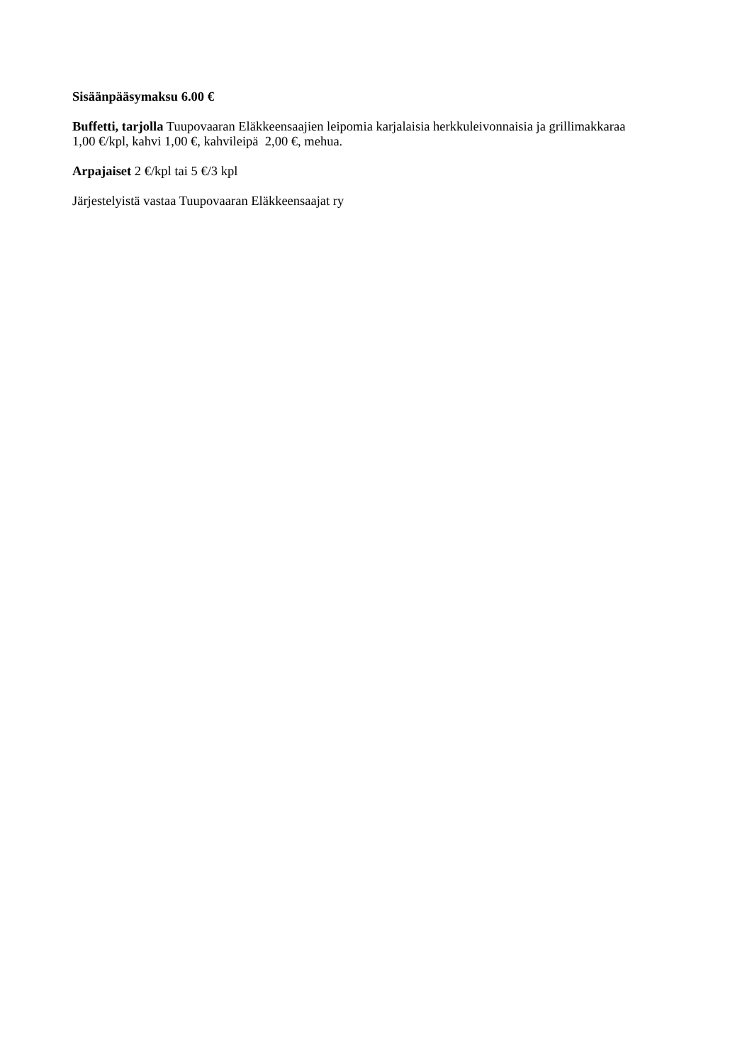Sisäänpääsymaksu 6.00 €
Buffetti, tarjolla Tuupovaaran Eläkkeensaajien leipomia karjalaisia herkkuleivonnaisia ja grillimakkaraa 1,00 €/kpl, kahvi 1,00 €, kahvileipä 2,00 €, mehua.
Arpajaiset 2 €/kpl tai 5 €/3 kpl
Järjestelyistä vastaa Tuupovaaran Eläkkeensaajat ry